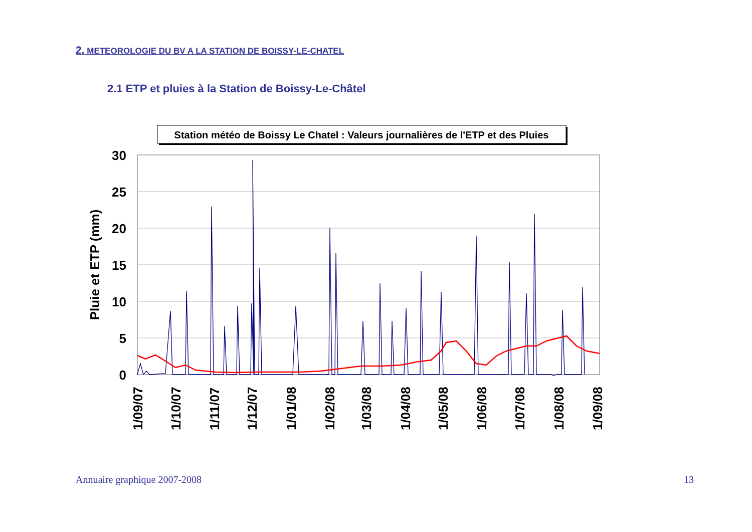2. METEOROLOGIE DU BV A LA STATION DE BOISSY-LE-CHATEL
2.1 ETP et pluies à la Station de Boissy-Le-Châtel
Station météo de Boissy Le Chatel : Valeurs journalières de l'ETP et des Pluies
30
25
20
15
10
5
0
Pluie et ETP (mm)
1/09/07
1/10/07
1/11/07
1/12/07
1/01/08
1/02/08
1/03/08
1/04/08
1/05/08
1/06/08
1/07/08
1/08/08
1/09/08
Annuaire graphique 2007-2008 13